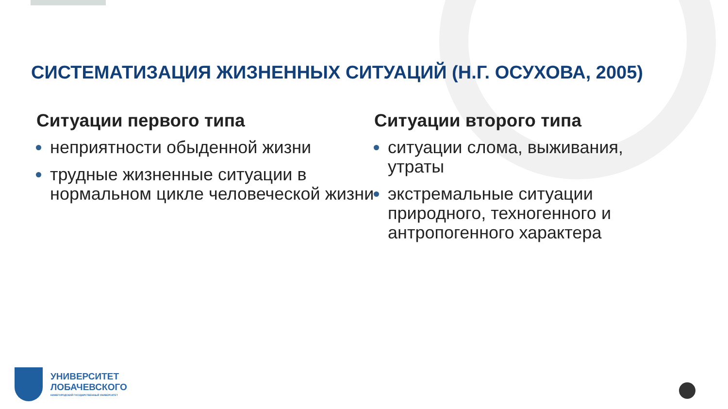СИСТЕМАТИЗАЦИЯ ЖИЗНЕННЫХ СИТУАЦИЙ (Н.Г. ОСУХОВА, 2005)
Ситуации первого типа
неприятности обыденной жизни
трудные жизненные ситуации в нормальном цикле человеческой жизни
Ситуации второго типа
ситуации слома, выживания, утраты
экстремальные ситуации природного, техногенного и антропогенного характера
УНИВЕРСИТЕТ
ЛОБАЧЕВСКОГО
НИЖЕГОРОДСКИЙ ГОСУДАРСТВЕННЫЙ УНИВЕРСИТЕТ